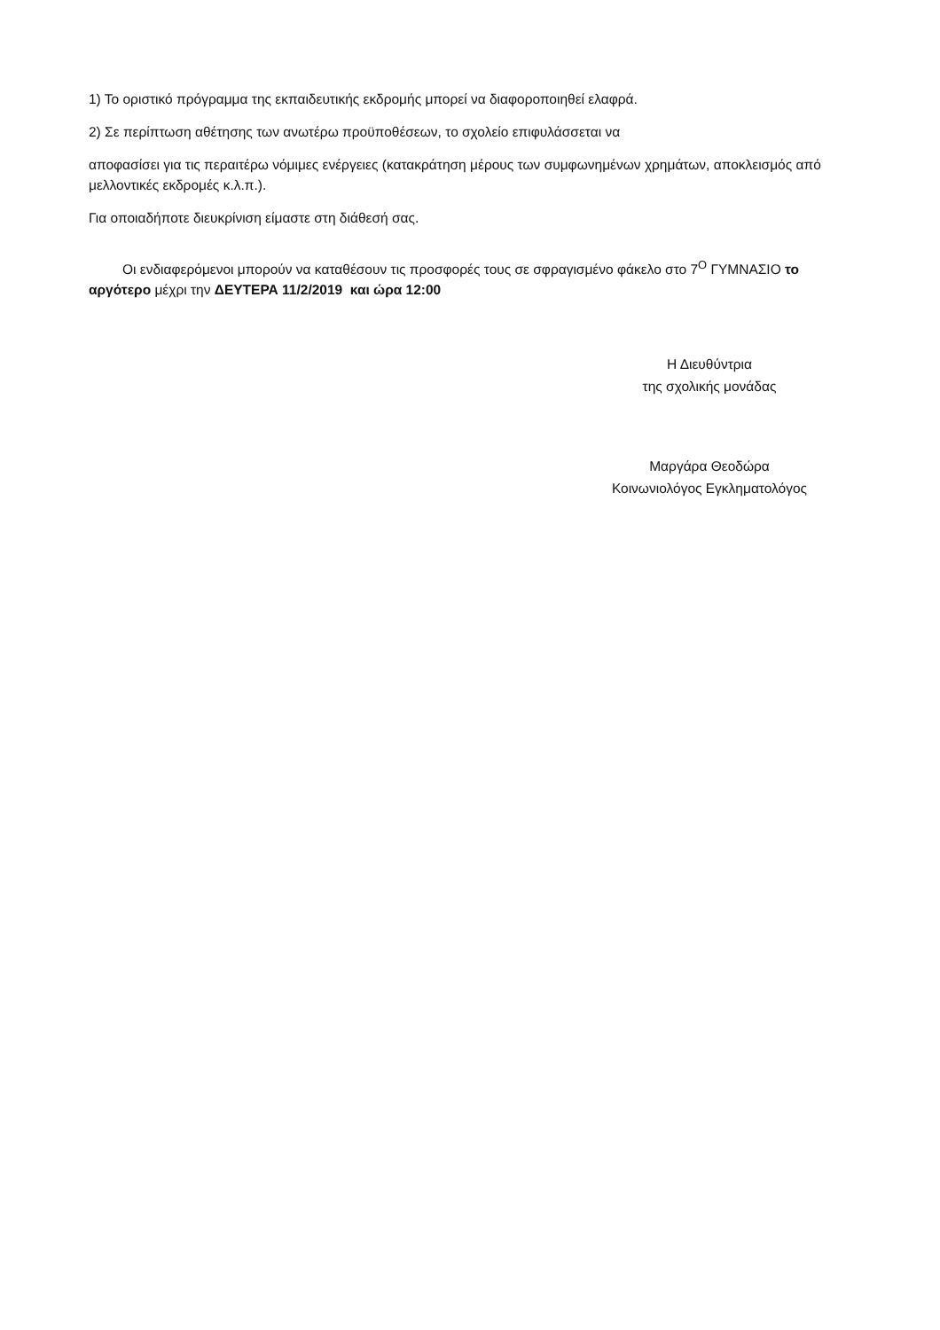1) Το οριστικό πρόγραμμα της εκπαιδευτικής εκδρομής μπορεί να διαφοροποιηθεί ελαφρά.
2) Σε περίπτωση αθέτησης των ανωτέρω προϋποθέσεων, το σχολείο επιφυλάσσεται να
αποφασίσει για τις περαιτέρω νόμιμες ενέργειες (κατακράτηση μέρους των συμφωνημένων χρημάτων, αποκλεισμός από μελλοντικές εκδρομές κ.λ.π.).
Για οποιαδήποτε διευκρίνιση είμαστε στη διάθεσή σας.
Οι ενδιαφερόμενοι μπορούν να καταθέσουν τις προσφορές τους σε σφραγισμένο φάκελο στο 7<sup>Ο</sup> ΓΥΜΝΑΣΙΟ το αργότερο μέχρι την ΔΕΥΤΕΡΑ 11/2/2019 και ώρα 12:00
Η Διευθύντρια
της σχολικής μονάδας
Μαργάρα Θεοδώρα
Κοινωνιολόγος Εγκληματολόγος